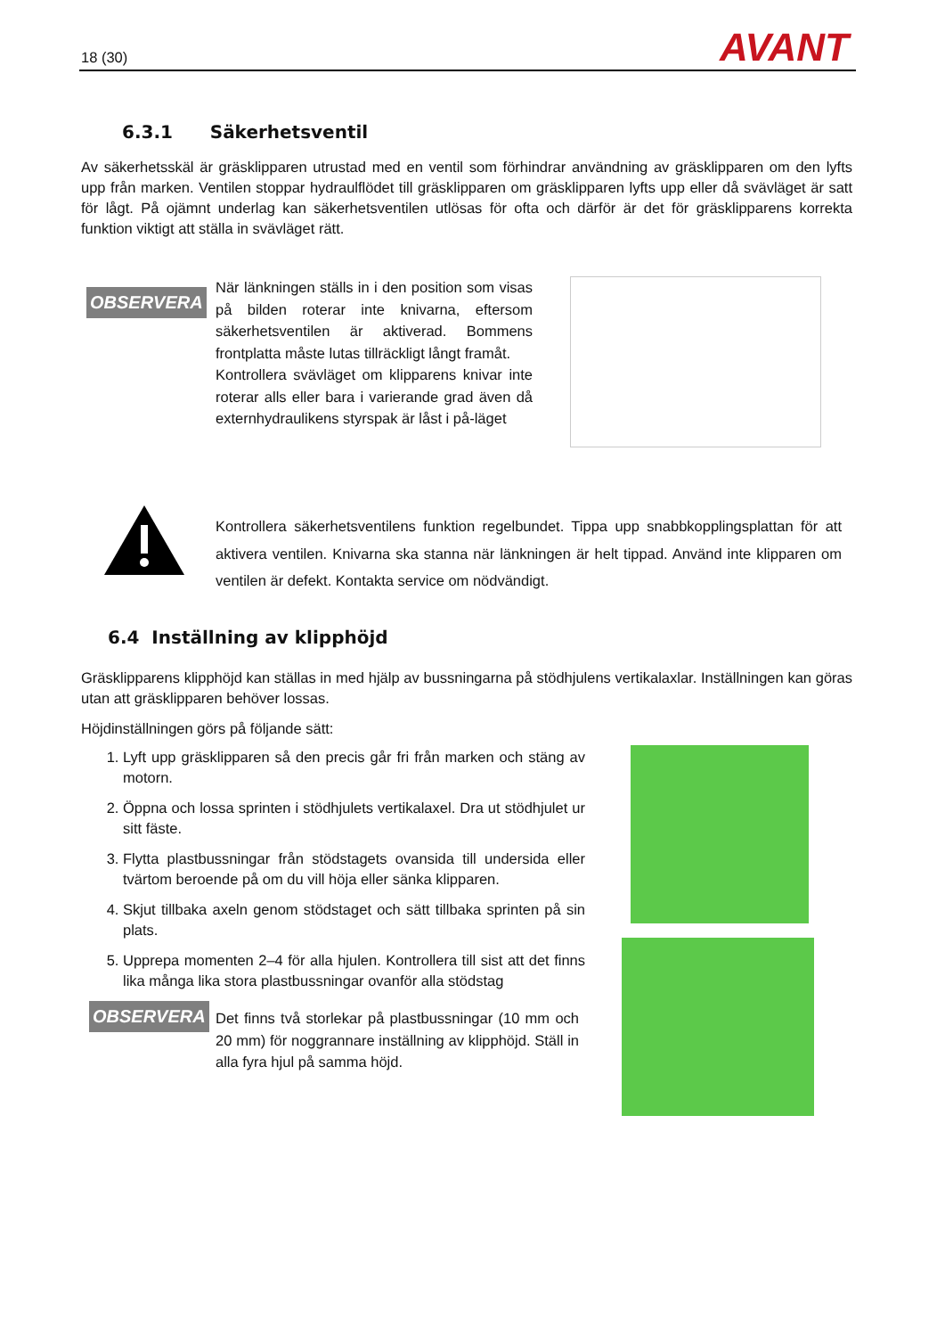18 (30) AVANT
6.3.1 Säkerhetsventil
Av säkerhetsskäl är gräsklipparen utrustad med en ventil som förhindrar användning av gräsklipparen om den lyfts upp från marken. Ventilen stoppar hydraulflödet till gräsklipparen om gräsklipparen lyfts upp eller då svävläget är satt för lågt. På ojämnt underlag kan säkerhetsventilen utlösas för ofta och därför är det för gräsklipparens korrekta funktion viktigt att ställa in svävläget rätt.
OBSERVERA
När länkningen ställs in i den position som visas på bilden roterar inte knivarna, eftersom säkerhetsventilen är aktiverad. Bommens frontplatta måste lutas tillräckligt långt framåt.
Kontrollera svävläget om klipparens knivar inte roterar alls eller bara i varierande grad även då externhydraulikens styrspak är låst i på-läget
Kontrollera säkerhetsventilens funktion regelbundet. Tippa upp snabbkopplingsplattan för att aktivera ventilen. Knivarna ska stanna när länkningen är helt tippad. Använd inte klipparen om ventilen är defekt. Kontakta service om nödvändigt.
6.4 Inställning av klipphöjd
Gräsklipparens klipphöjd kan ställas in med hjälp av bussningarna på stödhjulens vertikalaxlar. Inställningen kan göras utan att gräsklipparen behöver lossas.
Höjdinställningen görs på följande sätt:
1. Lyft upp gräsklipparen så den precis går fri från marken och stäng av motorn.
2. Öppna och lossa sprinten i stödhjulets vertikalaxel. Dra ut stödhjulet ur sitt fäste.
3. Flytta plastbussningar från stödstagets ovansida till undersida eller tvärtom beroende på om du vill höja eller sänka klipparen.
4. Skjut tillbaka axeln genom stödstaget och sätt tillbaka sprinten på sin plats.
5. Upprepa momenten 2–4 för alla hjulen. Kontrollera till sist att det finns lika många lika stora plastbussningar ovanför alla stödstag
OBSERVERA
Det finns två storlekar på plastbussningar (10 mm och 20 mm) för noggrannare inställning av klipphöjd. Ställ in alla fyra hjul på samma höjd.